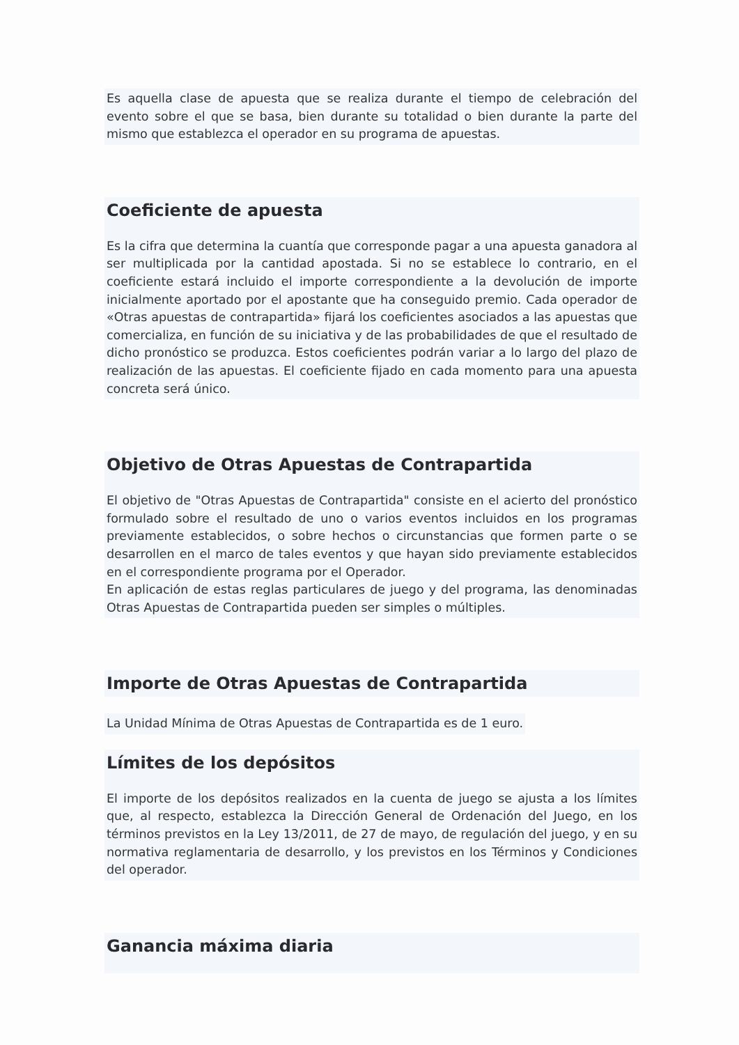Es aquella clase de apuesta que se realiza durante el tiempo de celebración del evento sobre el que se basa, bien durante su totalidad o bien durante la parte del mismo que establezca el operador en su programa de apuestas.
Coeficiente de apuesta
Es la cifra que determina la cuantía que corresponde pagar a una apuesta ganadora al ser multiplicada por la cantidad apostada. Si no se establece lo contrario, en el coeficiente estará incluido el importe correspondiente a la devolución de importe inicialmente aportado por el apostante que ha conseguido premio. Cada operador de «Otras apuestas de contrapartida» fijará los coeficientes asociados a las apuestas que comercializa, en función de su iniciativa y de las probabilidades de que el resultado de dicho pronóstico se produzca. Estos coeficientes podrán variar a lo largo del plazo de realización de las apuestas. El coeficiente fijado en cada momento para una apuesta concreta será único.
Objetivo de Otras Apuestas de Contrapartida
El objetivo de "Otras Apuestas de Contrapartida" consiste en el acierto del pronóstico formulado sobre el resultado de uno o varios eventos incluidos en los programas previamente establecidos, o sobre hechos o circunstancias que formen parte o se desarrollen en el marco de tales eventos y que hayan sido previamente establecidos en el correspondiente programa por el Operador.
En aplicación de estas reglas particulares de juego y del programa, las denominadas Otras Apuestas de Contrapartida pueden ser simples o múltiples.
Importe de Otras Apuestas de Contrapartida
La Unidad Mínima de Otras Apuestas de Contrapartida es de 1 euro.
Límites de los depósitos
El importe de los depósitos realizados en la cuenta de juego se ajusta a los límites que, al respecto, establezca la Dirección General de Ordenación del Juego, en los términos previstos en la Ley 13/2011, de 27 de mayo, de regulación del juego, y en su normativa reglamentaria de desarrollo, y los previstos en los Términos y Condiciones del operador.
Ganancia máxima diaria